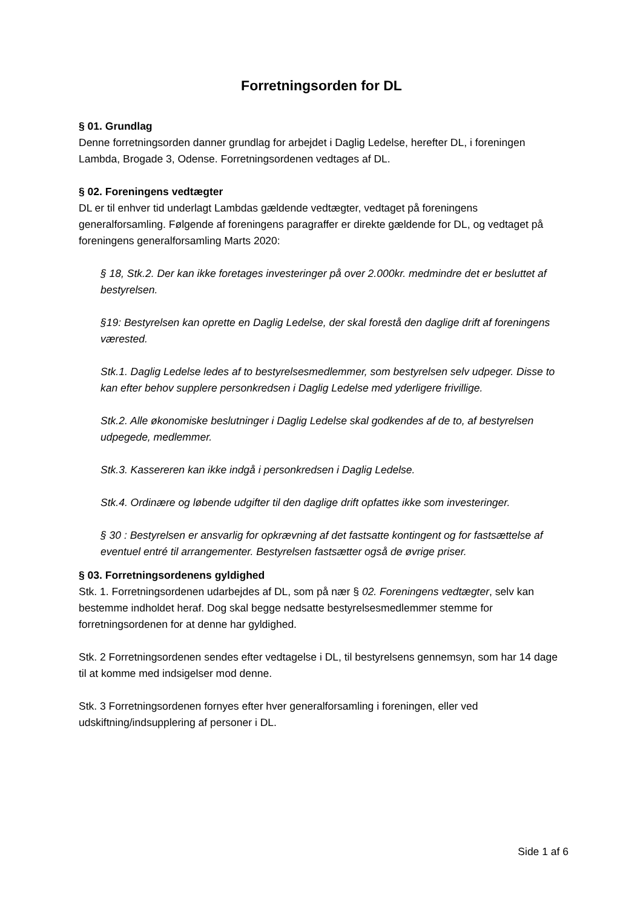Forretningsorden for DL
§ 01. Grundlag
Denne forretningsorden danner grundlag for arbejdet i Daglig Ledelse, herefter DL, i foreningen Lambda, Brogade 3, Odense. Forretningsordenen vedtages af DL.
§ 02. Foreningens vedtægter
DL er til enhver tid underlagt Lambdas gældende vedtægter, vedtaget på foreningens generalforsamling. Følgende af foreningens paragraffer er direkte gældende for DL, og vedtaget på foreningens generalforsamling Marts 2020:
§ 18, Stk.2. Der kan ikke foretages investeringer på over 2.000kr. medmindre det er besluttet af bestyrelsen.
§19: Bestyrelsen kan oprette en Daglig Ledelse, der skal forestå den daglige drift af foreningens værested.
Stk.1. Daglig Ledelse ledes af to bestyrelsesmedlemmer, som bestyrelsen selv udpeger. Disse to kan efter behov supplere personkredsen i Daglig Ledelse med yderligere frivillige.
Stk.2. Alle økonomiske beslutninger i Daglig Ledelse skal godkendes af de to, af bestyrelsen udpegede, medlemmer.
Stk.3. Kassereren kan ikke indgå i personkredsen i Daglig Ledelse.
Stk.4. Ordinære og løbende udgifter til den daglige drift opfattes ikke som investeringer.
§ 30 : Bestyrelsen er ansvarlig for opkrævning af det fastsatte kontingent og for fastsættelse af eventuel entré til arrangementer. Bestyrelsen fastsætter også de øvrige priser.
§ 03. Forretningsordenens gyldighed
Stk. 1. Forretningsordenen udarbejdes af DL, som på nær § 02. Foreningens vedtægter, selv kan bestemme indholdet heraf. Dog skal begge nedsatte bestyrelsesmedlemmer stemme for forretningsordenen for at denne har gyldighed.
Stk. 2 Forretningsordenen sendes efter vedtagelse i DL, til bestyrelsens gennemsyn, som har 14 dage til at komme med indsigelser mod denne.
Stk. 3 Forretningsordenen fornyes efter hver generalforsamling i foreningen, eller ved udskiftning/indsupplering af personer i DL.
Side 1 af 6